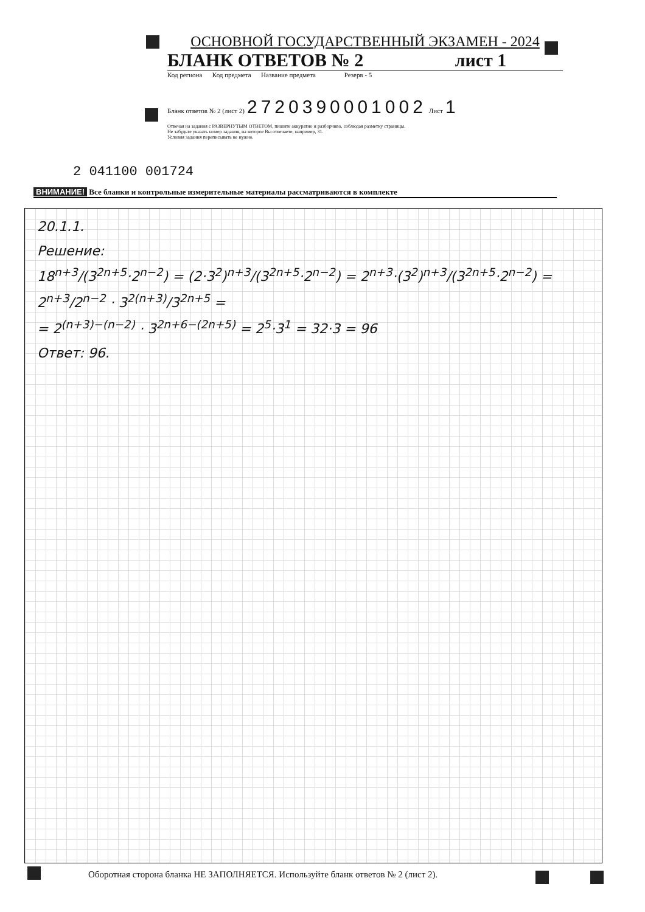ОСНОВНОЙ ГОСУДАРСТВЕННЫЙ ЭКЗАМЕН - 2024
БЛАНК ОТВЕТОВ № 2 лист 1
Код региона Код предмета Название предмета Резерв - 5
Бланк ответов № 2 (лист 2) 2720390001002 Лист 1
Отвечая на задания с РАЗВЕРНУТЫМ ОТВЕТОМ, пишите аккуратно и разборчиво, соблюдая разметку страницы.
Не забудьте указать номер задания, на которое Вы отвечаете, например, 31.
Условия задания переписывать не нужно.
2 041100 001724
ВНИМАНИЕ! Все бланки и контрольные измерительные материалы рассматриваются в комплекте
20.1.1.
Решение:
18<sup>n+3</sup>/(3<sup>2n+5</sup>·2<sup>n−2</sup>) = (2·3<sup>2</sup>)<sup>n+3</sup>/(3<sup>2n+5</sup>·2<sup>n−2</sup>) = 2<sup>n+3</sup>·(3<sup>2</sup>)<sup>n+3</sup>/(3<sup>2n+5</sup>·2<sup>n−2</sup>) = 2<sup>n+3</sup>/2<sup>n−2</sup> · 3<sup>2(n+3)</sup>/3<sup>2n+5</sup> =
= 2<sup>(n+3)−(n−2)</sup> · 3<sup>2n+6−(2n+5)</sup> = 2<sup>5</sup>·3<sup>1</sup> = 32·3 = 96
Ответ: 96.
Оборотная сторона бланка НЕ ЗАПОЛНЯЕТСЯ. Используйте бланк ответов № 2 (лист 2).